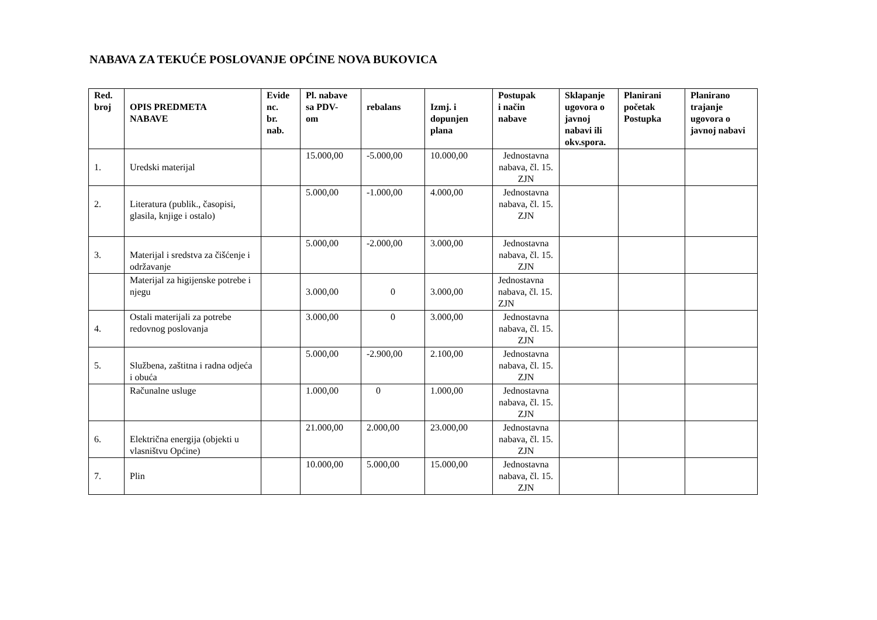NABAVA ZA TEKUĆE POSLOVANJE OPĆINE NOVA BUKOVICA
| Red. broj | OPIS PREDMETA NABAVE | Evide nc. br. nab. | Pl. nabave sa PDV- om | rebalans | Izmj. i dopunjen plana | Postupak i način nabave | Sklapanje ugovora o javnoj nabavi ili okv.spora. | Planirani početak Postupka | Planirano trajanje ugovora o javnoj nabavi |
| --- | --- | --- | --- | --- | --- | --- | --- | --- | --- |
| 1. | Uredski materijal | | 15.000,00 | -5.000,00 | 10.000,00 | Jednostavna nabava, čl. 15. ZJN | | | |
| 2. | Literatura (publik., časopisi, glasila, knjige i ostalo) | | 5.000,00 | -1.000,00 | 4.000,00 | Jednostavna nabava, čl. 15. ZJN | | | |
| 3. | Materijal i sredstva za čišćenje i održavanje | | 5.000,00 | -2.000,00 | 3.000,00 | Jednostavna nabava, čl. 15. ZJN | | | |
| | Materijal za higijenske potrebe i njegu | | 3.000,00 | 0 | 3.000,00 | Jednostavna nabava, čl. 15. ZJN | | | |
| 4. | Ostali materijali za potrebe redovnog poslovanja | | 3.000,00 | 0 | 3.000,00 | Jednostavna nabava, čl. 15. ZJN | | | |
| 5. | Službena, zaštitna i radna odjeća i obuća | | 5.000,00 | -2.900,00 | 2.100,00 | Jednostavna nabava, čl. 15. ZJN | | | |
| | Računalne usluge | | 1.000,00 | 0 | 1.000,00 | Jednostavna nabava, čl. 15. ZJN | | | |
| 6. | Električna energija (objekti u vlasništvu Općine) | | 21.000,00 | 2.000,00 | 23.000,00 | Jednostavna nabava, čl. 15. ZJN | | | |
| 7. | Plin | | 10.000,00 | 5.000,00 | 15.000,00 | Jednostavna nabava, čl. 15. ZJN | | | |